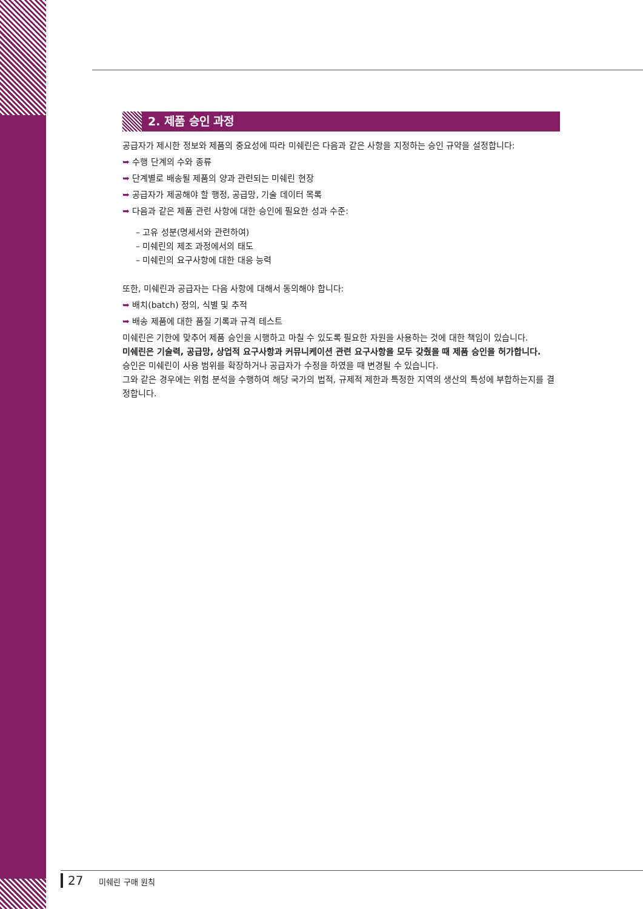2. 제품 승인 과정
공급자가 제시한 정보와 제품의 중요성에 따라 미쉐린은 다음과 같은 사항을 지정하는 승인 규약을 설정합니다:
➥ 수행 단계의 수와 종류
➥ 단계별로 배송될 제품의 양과 관련되는 미쉐린 현장
➥ 공급자가 제공해야 할 행정, 공급망, 기술 데이터 목록
➥ 다음과 같은 제품 관련 사항에 대한 승인에 필요한 성과 수준:
– 고유 성분(명세서와 관련하여)
– 미쉐린의 제조 과정에서의 태도
– 미쉐린의 요구사항에 대한 대응 능력
또한, 미쉐린과 공급자는 다음 사항에 대해서 동의해야 합니다:
➥ 배치(batch) 정의, 식별 및 추적
➥ 배송 제품에 대한 품질 기록과 규격 테스트
미쉐린은 기한에 맞추어 제품 승인을 시행하고 마칠 수 있도록 필요한 자원을 사용하는 것에 대한 책임이 있습니다.
미쉐린은 기술력, 공급망, 상업적 요구사항과 커뮤니케이션 관련 요구사항을 모두 갖췄을 때 제품 승인을 허가합니다.
승인은 미쉐린이 사용 범위를 확장하거나 공급자가 수정을 하였을 때 변경될 수 있습니다.
그와 같은 경우에는 위험 분석을 수행하여 해당 국가의 법적, 규제적 제한과 특정한 지역의 생산의 특성에 부합하는지를 결정합니다.
27 미쉐린 구매 원칙